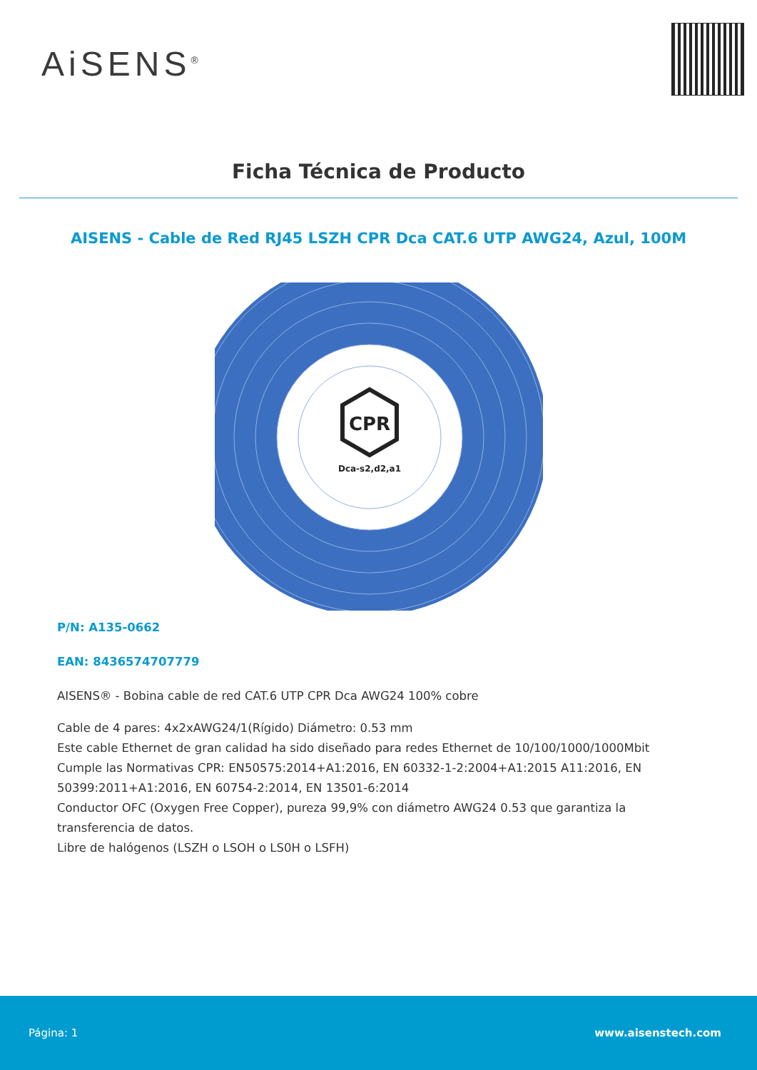AiSENS<sup>®</sup>
Ficha Técnica de Producto
AISENS - Cable de Red RJ45 LSZH CPR Dca CAT.6 UTP AWG24, Azul, 100M
CPR
Dca-s2,d2,a1
P/N: A135-0662
EAN: 8436574707779
AISENS® - Bobina cable de red CAT.6 UTP CPR Dca AWG24 100% cobre
Cable de 4 pares: 4x2xAWG24/1(Rígido) Diámetro: 0.53 mm
Este cable Ethernet de gran calidad ha sido diseñado para redes Ethernet de 10/100/1000/1000Mbit
Cumple las Normativas CPR: EN50575:2014+A1:2016, EN 60332-1-2:2004+A1:2015 A11:2016, EN 50399:2011+A1:2016, EN 60754-2:2014, EN 13501-6:2014
Conductor OFC (Oxygen Free Copper), pureza 99,9% con diámetro AWG24 0.53 que garantiza la transferencia de datos.
Libre de halógenos (LSZH o LSOH o LS0H o LSFH)
Página: 1 www.aisenstech.com